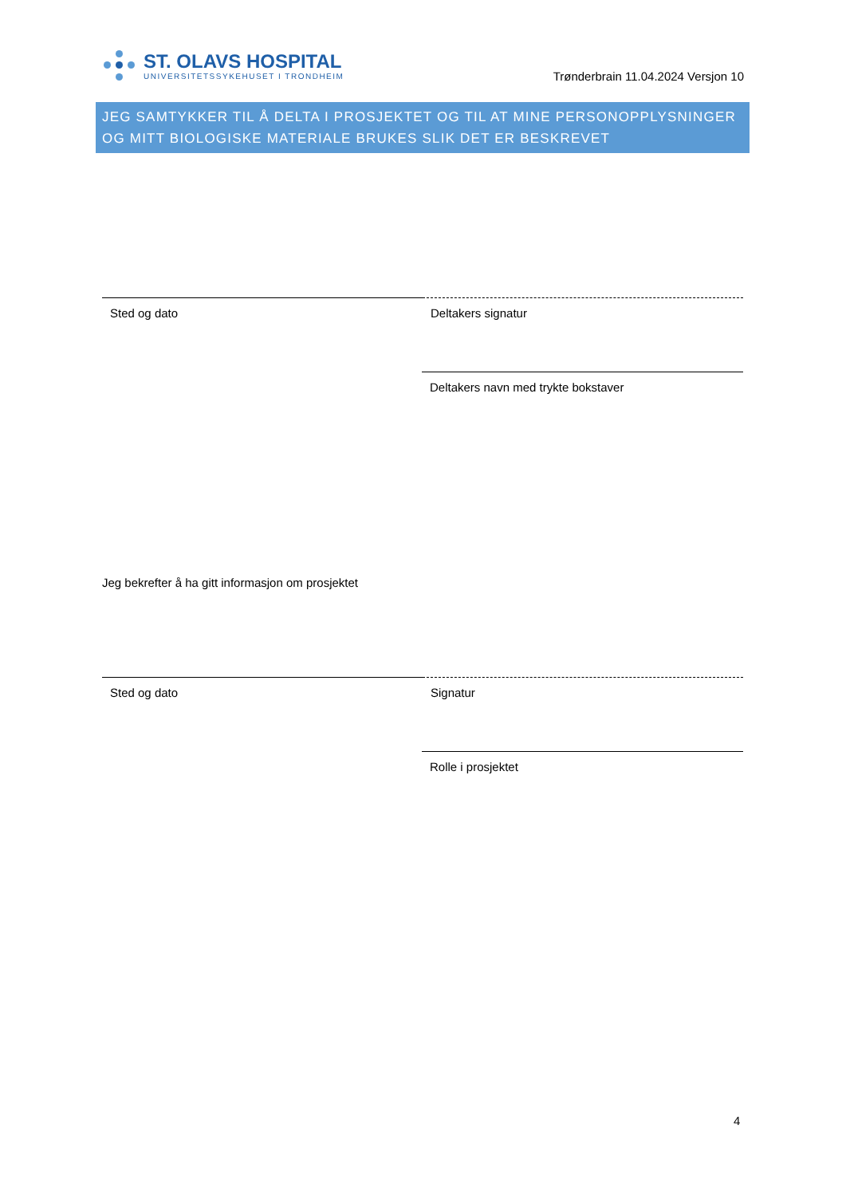ST. OLAVS HOSPITAL
UNIVERSITETSSYKEHUSET I TRONDHEIM
Trønderbrain 11.04.2024 Versjon 10
JEG SAMTYKKER TIL Å DELTA I PROSJEKTET OG TIL AT MINE PERSONOPPLYSNINGER OG MITT BIOLOGISKE MATERIALE BRUKES SLIK DET ER BESKREVET
Sted og dato Deltakers signatur
Deltakers navn med trykte bokstaver
Jeg bekrefter å ha gitt informasjon om prosjektet
Sted og dato Signatur
Rolle i prosjektet
4